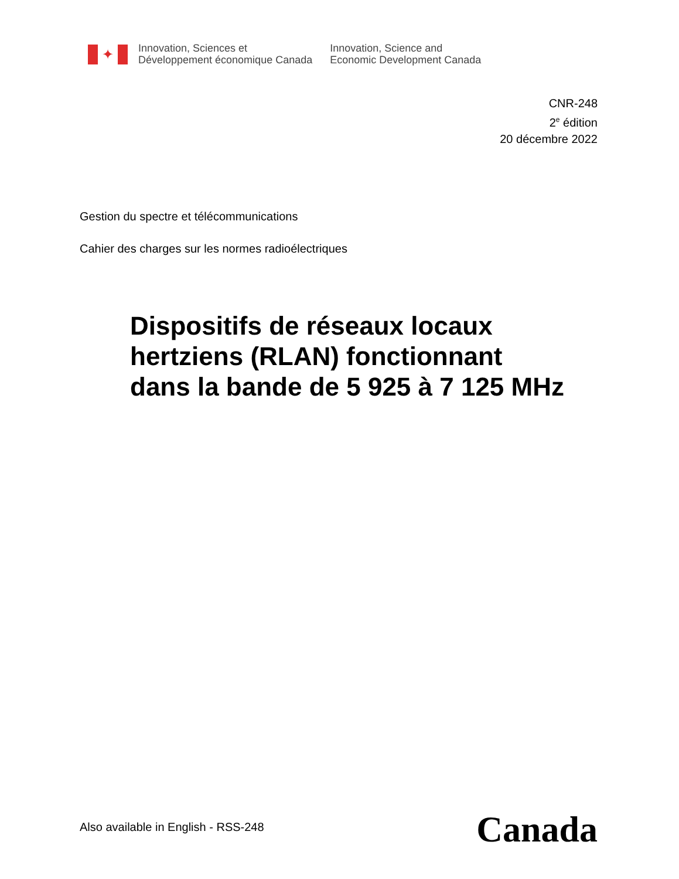✦
Innovation, Sciences et
Développement économique Canada
Innovation, Science and
Economic Development Canada
CNR-248
2<sup>e</sup> édition
20 décembre 2022
Gestion du spectre et télécommunications
Cahier des charges sur les normes radioélectriques
Dispositifs de réseaux locaux
hertziens (RLAN) fonctionnant
dans la bande de 5 925 à 7 125 MHz
Also available in English - RSS-248
Canada